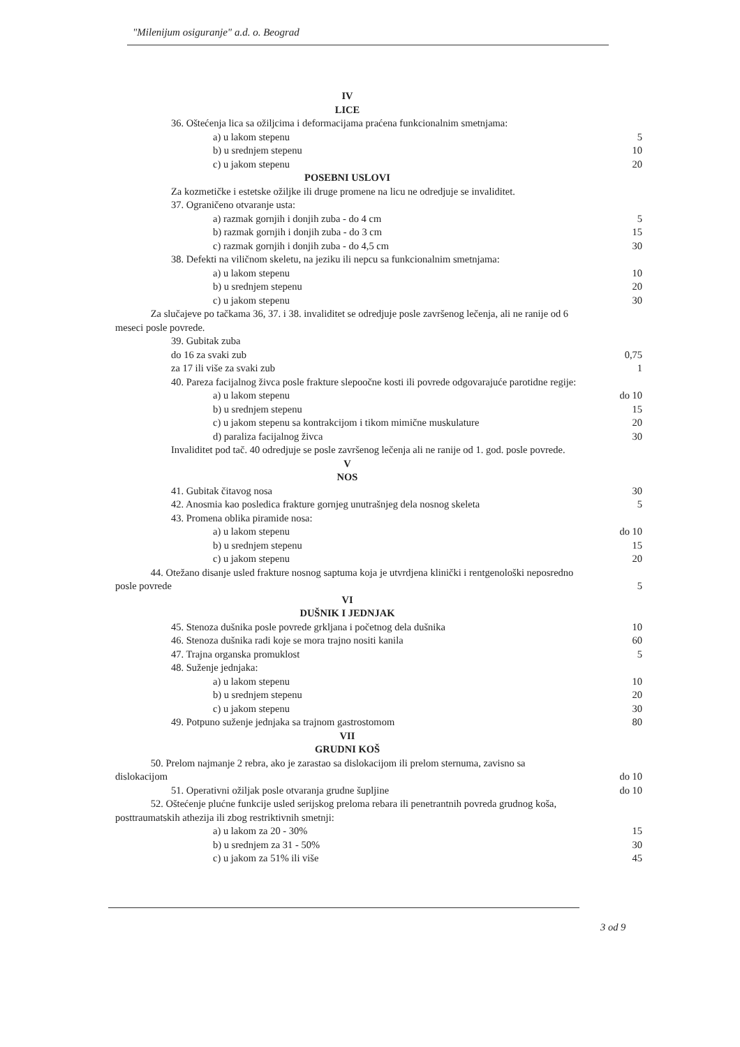"Milenijum osiguranje" a.d. o. Beograd
| IV | |
| LICE | |
| 36. Oštećenja lica sa ožiljcima i deformacijama praćena funkcionalnim smetnjama: | |
| a) u lakom stepenu | 5 |
| b) u srednjem stepenu | 10 |
| c) u jakom stepenu | 20 |
| POSEBNI USLOVI | |
| Za kozmetičke i estetske ožiljke ili druge promene na licu ne odredjuje se invaliditet. | |
| 37. Ograničeno otvaranje usta: | |
| a) razmak gornjih i donjih zuba - do 4 cm | 5 |
| b) razmak gornjih i donjih zuba - do 3 cm | 15 |
| c) razmak gornjih i donjih zuba - do 4,5 cm | 30 |
| 38. Defekti na viličnom skeletu, na jeziku ili nepcu sa funkcionalnim smetnjama: | |
| a) u lakom stepenu | 10 |
| b) u srednjem stepenu | 20 |
| c) u jakom stepenu | 30 |
| Za slučajeve po tačkama 36, 37. i 38. invaliditet se odredjuje posle završenog lečenja, ali ne ranije od 6 meseci posle povrede. | |
| 39. Gubitak zuba | |
| do 16 za svaki zub | 0,75 |
| za 17 ili više za svaki zub | 1 |
| 40. Pareza facijalnog živca posle frakture slepoočne kosti ili povrede odgovarajuće parotidne regije: | |
| a) u lakom stepenu | do 10 |
| b) u srednjem stepenu | 15 |
| c) u jakom stepenu sa kontrakcijom i tikom mimične muskulature | 20 |
| d) paraliza facijalnog živca | 30 |
| Invaliditet pod tač. 40 odredjuje se posle završenog lečenja ali ne ranije od 1. god. posle povrede. | |
| V | |
| NOS | |
| 41. Gubitak čitavog nosa | 30 |
| 42. Anosmia kao posledica frakture gornjeg unutrašnjeg dela nosnog skeleta | 5 |
| 43. Promena oblika piramide nosa: | |
| a) u lakom stepenu | do 10 |
| b) u srednjem stepenu | 15 |
| c) u jakom stepenu | 20 |
| 44. Otežano disanje usled frakture nosnog saptuma koja je utvrdjena klinički i rentgenološki neposredno posle povrede | 5 |
| VI | |
| DUŠNIK I JEDNJAK | |
| 45. Stenoza dušnika posle povrede grkljana i početnog dela dušnika | 10 |
| 46. Stenoza dušnika radi koje se mora trajno nositi kanila | 60 |
| 47. Trajna organska promuklost | 5 |
| 48. Suženje jednjaka: | |
| a) u lakom stepenu | 10 |
| b) u srednjem stepenu | 20 |
| c) u jakom stepenu | 30 |
| 49. Potpuno suženje jednjaka sa trajnom gastrostomom | 80 |
| VII | |
| GRUDNI KOŠ | |
| 50. Prelom najmanje 2 rebra, ako je zarastao sa dislokacijom ili prelom sternuma, zavisno sa dislokacijom | do 10 |
| 51. Operativni ožiljak posle otvaranja grudne šupljine | do 10 |
| 52. Oštećenje plućne funkcije usled serijskog preloma rebara ili penetrantnih povreda grudnog koša, posttraumatskih athezija ili zbog restriktivnih smetnji: | |
| a) u lakom za 20 - 30% | 15 |
| b) u srednjem za 31 - 50% | 30 |
| c) u jakom za 51% ili više | 45 |
3 od 9